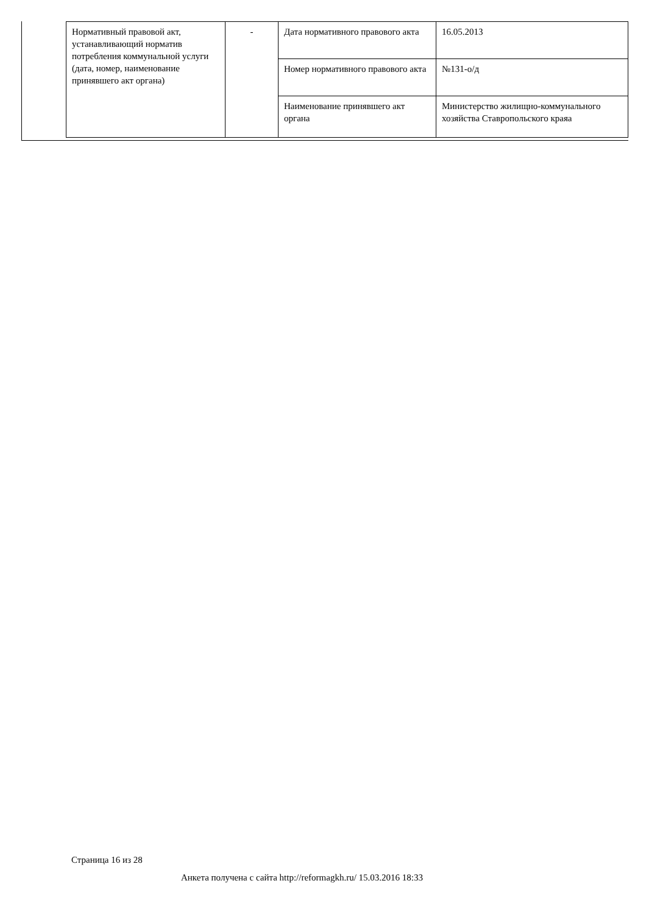| Нормативный правовой акт, устанавливающий норматив потребления коммунальной услуги (дата, номер, наименование принявшего акт органа) | - | Дата нормативного правового акта | 16.05.2013 |
| | | Номер нормативного правового акта | №131-о/д |
| | | Наименование принявшего акт органа | Министерство жилищно-коммунального хозяйства Ставропольского краяа |
Страница 16 из 28
Анкета получена с сайта http://reformagkh.ru/ 15.03.2016 18:33